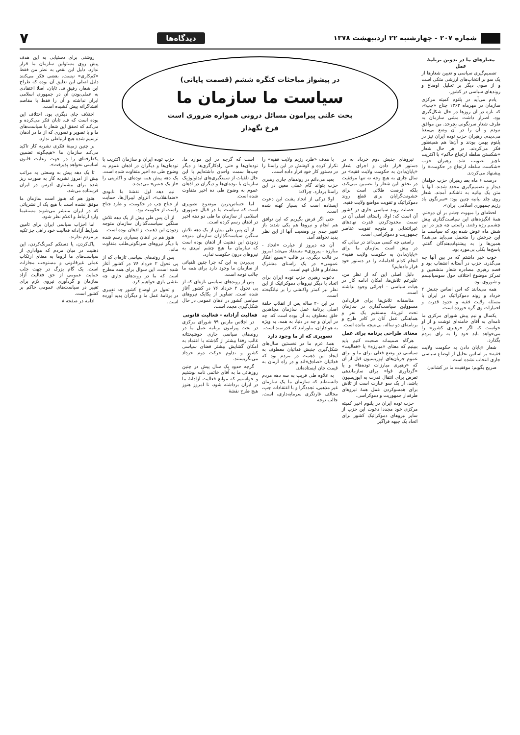شماره ۲۰۷ - چهارشنبه ۲۲ اردیبهشت ۱۳۷۸
دیدگاه‌ها
۷
معیارهای ما در تدوین برنامهٔ عمل
تصمیم‌گیری سیاسی و تعیین شعارها از یک سو بر انتخاب‌های ارزشی متکی است و از سوی دیگر بر تحلیل اوضاع و روندهای سیاسی در کشور.
یادم می‌آید در پلنوم کمیته مرکزی سازمان در مهرماه ۱۳۶۳ جناح «چپ»، که تازه در آن روزها در حال شکل‌گیری بود، اصرار داشت مشی سازمان به طرف شعار سرنگونی بچرخد. من موافق نبودم و آن را در آن وضع بی‌معنا می‌دیدم. رهبران حزب توده ایران نیز در پلنوم بهمن بودند و آن‌ها هم همینطور فکر می‌کردند. در هر حال شعار «شکستن سلطه ارتجاع حاکم» با اکثریت ناچیز تصویب شد. رهبران حزب «شکست سلطه ارتجاع در حکومت» را پیشنهاد می‌کردند.
درست ۶ ماه بعد رهبران حزب خواهان دیدار و تصمیم‌گیری مجدد شدند. آنها با متن یک بیانیه به تاشکند آمدند. شعار روی جلد بیانیه چنین بود: «سرنگون باد رژیم جمهوری اسلامی ایران».
لحظه‌ای را مبهوت چشم بر آن دوختم. همهٔ انگیزه‌های این سیاست‌گذاری پیش چشمم رژه رفتند. راستی چه چیز در این شش ماه عوض شده بود که سیاست ما این چرخش را متحمل می‌باید می‌شد؟ همین‌ها را به پیشنهاددهندگان گفتم. پاسخ‌ها بکلی بی‌مورد بود.
خوب خبر داشتم که در بین آنها چه می‌گذرد. حزب در آستانه انشعاب بود و قصد رهبری مصادره شعار منشعبین و تمرکز موضوع اختلاف حول سوسیالیسم و شوروی بود.
همه می‌دانند که اس اساس جنبش ۲ خرداد و روند دموکراتیک در ایران با مسئله ولایت فقیه و حدود قدرت و اختیارات وی گره خورده است.
یکسال و نیم پیش شورای مرکزی ما نامه‌ای به آقای خامنه‌ای نوشت و از او خواست که اگر «رهبری کشور» را می‌خواهد باید خود را به رای مردم بگذارد.
شعار «پایان دادن به حکومت ولایت فقیه» بر اساس تحلیل از اوضاع سیاسی جاری انتخاب نشده است.
صریح بگویم: موفقیت ما در کشاندن
در پیشواز مباحثات کنگره ششم (قسمت پایانی)
سیاست ما سازمان ما
بحث علنی پیرامون مسائل درونی همواره ضروری است
فرخ نگهدار
نیروهای جنبش دوم خرداد به در دستور قرار دادن و اجرای شعار «پایان‌دادن به حکومت ولایت فقیه» در سال جاری به هیچ وجه نه تنها موفقیت در تحقق این شعار را تضمین نمی‌کند، بلکه فرصت طلائی است برای خشونت‌گرایان برای قطع روند دموکراتیک و تقویت مواضع ولایت فقیه.
خصلت روند سیاسی جاری در کشور آن است که: اولا، راستای اصلی آن در سمت محدودکردن قدرت نهادهای غیرانتخابی و متوجه تقویت عناصر جمهوریت و دموکراسی است.
راستی چه کسی می‌داند در سالی که در پیش است سازمان ما برای «پایان‌دادن به حکومت ولایت فقیه» انجام کدام اقدامات را در دستور خود قرار داده‌ایم؟
دلیل اصلی این که از نظر من، علیرغم تلاش‌ها، امکان ادامه کار در هیات سیاسی - اجرائی وجود نداشته است.
متاسفانه تلاش‌ها برای قراردادن مسوولین سیاست‌گذاری در سازمان تحت اتوریتهٔ مستقیم یک نفر و هماهنگی عمل آنان در کادر طرح و برنامه‌ای دو ساله، بی‌نتیجه مانده است.
معنای طراحی برنامه برای عمل
هرگاه صمیمانه صحبت کنیم باید ببینیم که معنای «مبارزه» یا «فعالیت» سیاسی در وضع فعلی برای ما و برای عموم جریان‌های اپوزیسیون قبل از آن که «رهبری مبارزات توده‌ها» و یا «گردآوری قوا» برای سازماندهی تعرض برای انتقال قدرت به اپوزیسیون باشد، از یک سو عبارت است از تلاش برای همسوکردن عمل همهٔ نیروهای طرفدار جمهوریت و دموکراسی.
حزب توده ایران در پلنوم اخیر کمیته مرکزی خود مجددا دعوت این حزب از سایر نیروهای دموکراتیک کشور برای اتحاد یک جبهه فراگیر
با هدف «طرد رژیم ولایت فقیه» را تکرار کرده و کوشش در این راستا را در دستور کار خود قرار داده است.
بعید می‌دانم در روندهای جاری رهبری حزب بتواند گام عملی معین در این راستا بردارد. چراکه:
اولا درکی از اتحاد پشت این دعوت ایستاده است که بسیار کهنه شده است.
حتی اگر فرض بگیریم که این توافق هم انجام و نیروها هم یکی شدند باز تغییر جدی در وضعیت آنها از این نظر پدید نخواهد آمد.
آن چه دیروز از عبارت «اتحاد - مبارزه - پیروزی» مستفاد می‌شد امروز در قالب دیگری، در قالب «بسیج افکار عمومی» در یک راستای مشترک معنادار و قابل فهم است.
دعوت رهبری حزب توده ایران برای اتحاد با دیگر نیروهای دموکراتیک از این نظر نیز کمتر واکنشی را بر نیانگیخته است.
در این ۲۰ ساله پس از انقلاب حلقهٔ اصلی برنامهٔ عمل سازمان مجاهدین خلق معطوف به آن بوده است که، چه در ایران و چه در دنیا، به همه، به ویژه به هواداران، بباورانند که قدرتمند است.
تصویری که از ما وجود دارد
همهٔ عزم ما در نخستین سال‌های شکل‌گیری جنبش فدائیان معطوف به ایجاد این ذهنیت در مردم بود که فدائیان «صادق»اند و در راه آرمان به قیمت جان ایستاده‌اند.
به علاوه طی قریب به سه دهه مردم دانسته‌اند که سازمان ما یک سازمان غیر مذهبی، تجددگرا و با اعتقادات چپ، مخالف غارتگری سرمایه‌داری، است. جالب توجه
است که گرچه در این موارد ما، توده‌ای‌ها و حتی راه‌کارگری‌ها و دیگر چپ‌ها سمت واحدی داشته‌ایم با این حال تلقیات از سمتگیری‌های ایدئولوژیک سازمان با توده‌ای‌ها و دیگران در اذهان عموم به وضوح طی ده اخیر متفاوت شده است.
اما حساس‌ترین موضوع تصویری است که سیاست ما در قبال جمهوری اسلامی از سازمان ما طی دو دهه اخیر در اذهان رسم کرده است.
از آن پس طی بیش از یک دهه تلاش سنگین سیاست‌گذاران سازمان متوجه زدودن این ذهنیت از اذهان بوده است که سازمان ما هیچ چشم امیدی به نیروهای درون حکومت ندارد.
پی‌بردن به این که چرا چنین تلقیاتی از سازمان ما وجود دارد برای همه ما جالب توجه است.
پس از روندهای سیاسی تازه‌ای که از پی تحول ۲ خرداد ۷۶ در کشور آغاز شده است، تصاویر از یکایک نیروهای سیاسی کشور در اذهان عمومی در حال شکل‌گیری مجدد است.
فعالیت آزادانه - فعالیت قانونی
در اجلاس مارس ۹۹ شورای مرکزی در بحث پیرامون برنامه عمل ما در روندهای سیاسی جاری خوشبختانه غالب رفقا بیشتر از گذشته با اعتماد به امکان گشایش بیشتر فضای سیاسی کشور و تداوم حرکت دوم خرداد می‌نگریستند.
گرچه حدود یک سال پیش در چنین روزهائی ما به آقای خاتمی نامه نوشتیم و خواستیم که موانع فعالیت آزادانهٔ ما در ایران برداشته شود، تا امروز هنوز هیچ طرح نقشهٔ
حزب توده ایران و سازمان اکثریت با توده‌ای‌ها و دیگران در اذهان عموم به وضوح طی ده اخیر متفاوت شده است. یک دهه پیش همه توده‌ای و اکثریتی را «از یک جنس» می‌دیدند.
نیم دهه اول نقشهٔ ما نابودی «ضدانقلاب»، انزوای لیبرال‌ها، حمایت از جناح چپ در حکومت، و طرد جناح راست از حکومت بود.
از آن پس طی بیش از یک دهه تلاش سنگین سیاست‌گذاران سازمان متوجه زدودن این ذهنیت از اذهان بوده است.
هنوز هم در اذهان بسیاری رسم شده با دیگر نیروهای سرنگونی‌طلب متفاوت ماند.
پس از روندهای سیاسی تازه‌ای که از پی تحول ۲ خرداد ۷۶ در کشور آغاز شده است، این سوال برای همه مطرح است که ما در روندهای جاری چه نقشی بازی خواهیم کرد.
و تحول در اوضاع کشور چه تغییری در برنامهٔ عمل ما و دیگران پدید آورده است.
روشنی برای دستیابی به این هدف پیش روی مسئولین سازمان ما قرار ندارد. دلیل این نقص به نظر من فقط «کم‌کاری» نیست. بعضی فکر می‌کنند دلیل اصلی این تعلیق آن بوده که طراح این شعار، رفیق ف. تابان، اصلا اعتقادی به عملی‌بودن آن در جمهوری اسلامی ایران نداشته و آن را فقط با مقاصد افشاگرانه پیش کشیده است.
اختلاف جای دیگری بود. اختلاف این بوده است که ف. تابان فکر می‌کرده و می‌کند که تحقق این شعار با سیاست‌های ما و با تصویر و تصوری که از ما در اذهان ترسیم شده هیچ ارتباطی ندارد.
بر چنین زمینهٔ فکری نشریه کار تاکید می‌کند سازمان ما «هیچگونه تضمین یکطرفه‌ای را در جهت رعایت قانون اساسی نخواهد پذیرفت».
تا یک دهه پیش به وسعتی به مراتب بیش از امروز نشریه کار به صورت ریز شده برای بیشماری آدرس در ایران فرستاده می‌شد.
هنوز هم که هنوز است سازمان ما موفق نشده است با هیچ یک از نشریاتی که در ایران منتشر می‌شوند مستقیما وارد ارتباط و اعلام نظر شود.
اما احزاب سیاسی ایران برای تامین شرایط آزادانه فعالیت خود راهی جز تکیه بر مردم ندارند.
پاک‌کردن، یا دستکم کمرنگ‌کردن، این ذهنیت در میان مردم که هواداری از سیاست‌های ما لزوما به معنای ارتکاب عملی غیرقانونی و مستوجب مجازات است، یک گام بزرگ در جهت جلب حمایت عمومی از حق فعالیت آزاد سازمان و گردآوری نیروی لازم برای تغییر در سیاست‌های عمومی حاکم بر کشور است.
ادامه در صفحه ۸